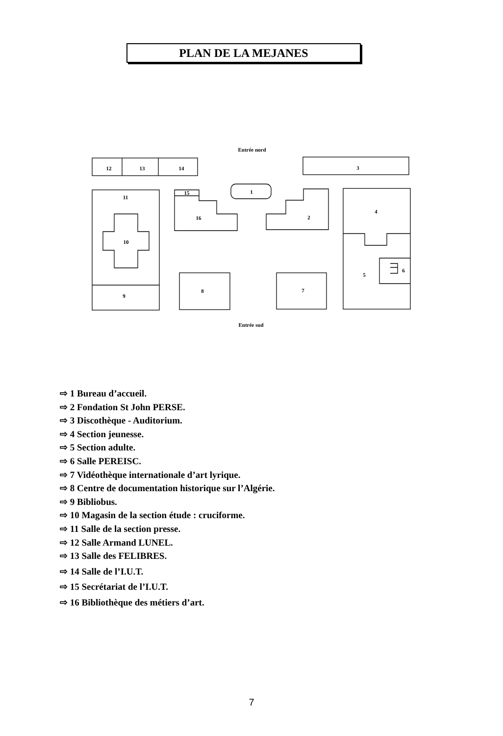PLAN DE LA MEJANES
Entrée nord
12
13
14
3
1
11
15
16
2
4
10
6
5
9
8
7
Entrée sud
⇨ 1 Bureau d’accueil.
⇨ 2 Fondation St John PERSE.
⇨ 3 Discothèque - Auditorium.
⇨ 4 Section jeunesse.
⇨ 5 Section adulte.
⇨ 6 Salle PEREISC.
⇨ 7 Vidéothèque internationale d’art lyrique.
⇨ 8 Centre de documentation historique sur l’Algérie.
⇨ 9 Bibliobus.
⇨ 10 Magasin de la section étude : cruciforme.
⇨ 11 Salle de la section presse.
⇨ 12 Salle Armand LUNEL.
⇨ 13 Salle des FELIBRES.
⇨ 14 Salle de l’I.U.T.
⇨ 15 Secrétariat de l’I.U.T.
⇨ 16 Bibliothèque des métiers d’art.
7